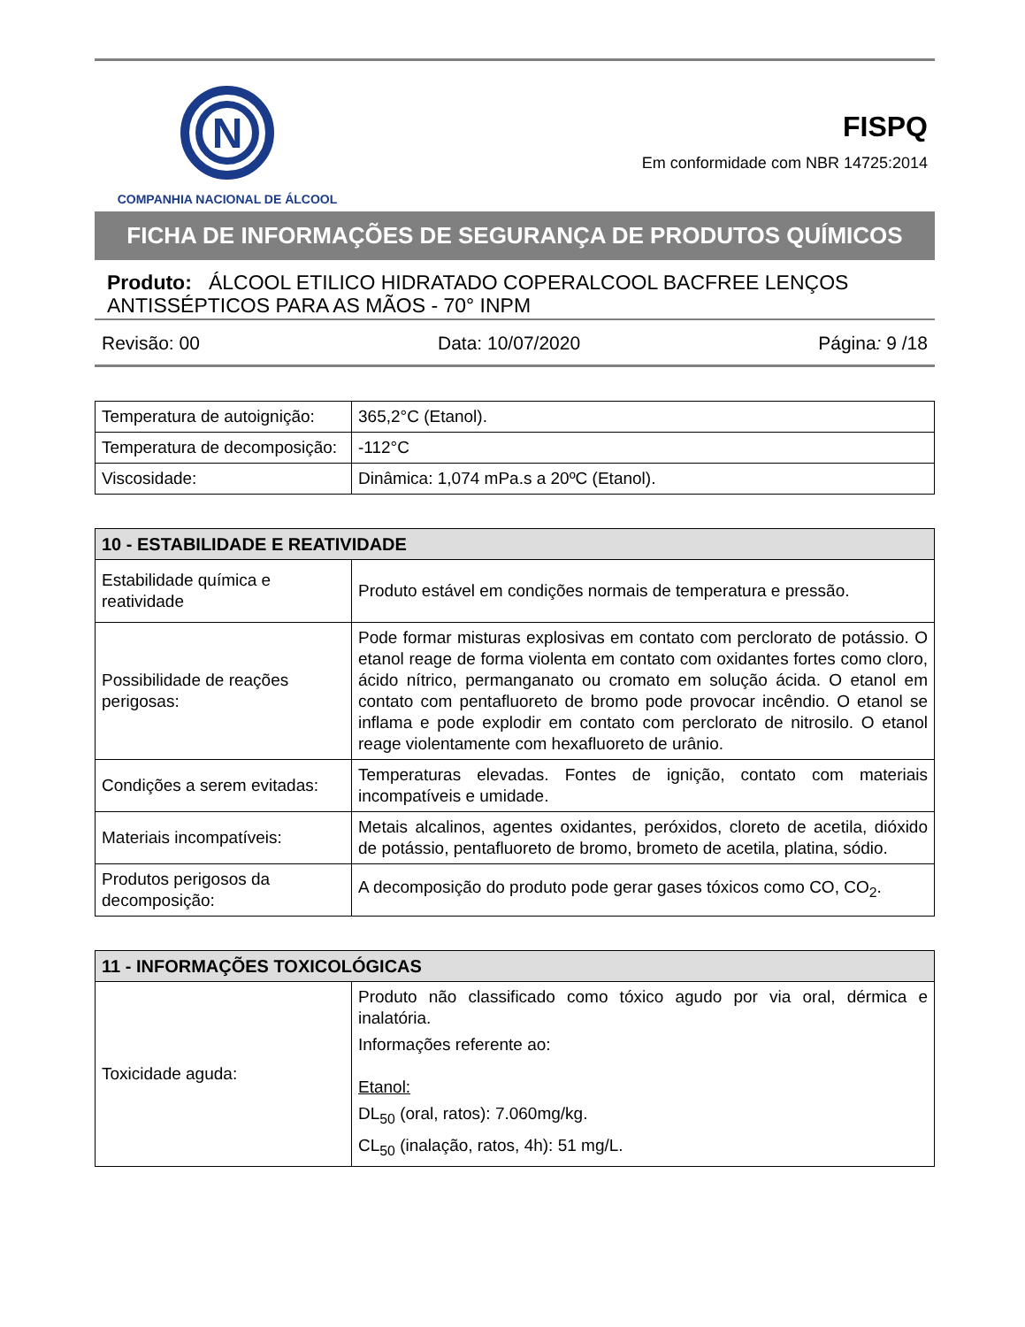N
COMPANHIA NACIONAL DE ÁLCOOL
FISPQ
Em conformidade com NBR 14725:2014
FICHA DE INFORMAÇÕES DE SEGURANÇA DE PRODUTOS QUÍMICOS
Produto: ÁLCOOL ETILICO HIDRATADO COPERALCOOL BACFREE LENÇOS ANTISSÉPTICOS PARA AS MÃOS - 70° INPM
Revisão: 00 Data: 10/07/2020 Página: 9 /18
| Temperatura de autoignição: | 365,2°C (Etanol). |
| Temperatura de decomposição: | -112°C |
| Viscosidade: | Dinâmica: 1,074 mPa.s a 20ºC (Etanol). |
| 10 - ESTABILIDADE E REATIVIDADE | |
| --- | --- |
| Estabilidade química e reatividade | Produto estável em condições normais de temperatura e pressão. |
| Possibilidade de reações perigosas: | Pode formar misturas explosivas em contato com perclorato de potássio. O etanol reage de forma violenta em contato com oxidantes fortes como cloro, ácido nítrico, permanganato ou cromato em solução ácida. O etanol em contato com pentafluoreto de bromo pode provocar incêndio. O etanol se inflama e pode explodir em contato com perclorato de nitrosilo. O etanol reage violentamente com hexafluoreto de urânio. |
| Condições a serem evitadas: | Temperaturas elevadas. Fontes de ignição, contato com materiais incompatíveis e umidade. |
| Materiais incompatíveis: | Metais alcalinos, agentes oxidantes, peróxidos, cloreto de acetila, dióxido de potássio, pentafluoreto de bromo, brometo de acetila, platina, sódio. |
| Produtos perigosos da decomposição: | A decomposição do produto pode gerar gases tóxicos como CO, CO<sub>2</sub>. |
| 11 - INFORMAÇÕES TOXICOLÓGICAS | |
| --- | --- |
| Toxicidade aguda: | Produto não classificado como tóxico agudo por via oral, dérmica e inalatória. Informações referente ao: Etanol: DL<sub>50</sub> (oral, ratos): 7.060mg/kg. CL<sub>50</sub> (inalação, ratos, 4h): 51 mg/L. |